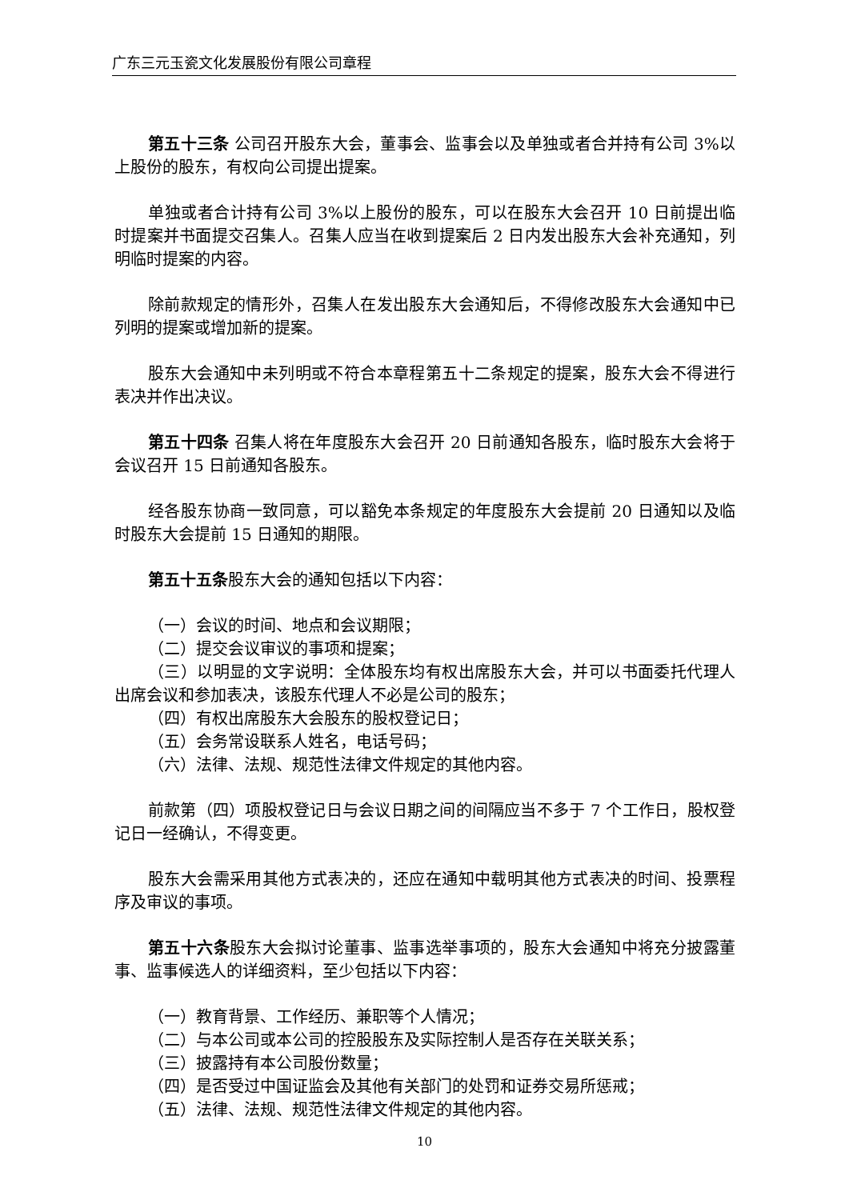广东三元玉瓷文化发展股份有限公司章程
第五十三条 公司召开股东大会，董事会、监事会以及单独或者合并持有公司 3%以上股份的股东，有权向公司提出提案。
单独或者合计持有公司 3%以上股份的股东，可以在股东大会召开 10 日前提出临时提案并书面提交召集人。召集人应当在收到提案后 2 日内发出股东大会补充通知，列明临时提案的内容。
除前款规定的情形外，召集人在发出股东大会通知后，不得修改股东大会通知中已列明的提案或增加新的提案。
股东大会通知中未列明或不符合本章程第五十二条规定的提案，股东大会不得进行表决并作出决议。
第五十四条 召集人将在年度股东大会召开 20 日前通知各股东，临时股东大会将于会议召开 15 日前通知各股东。
经各股东协商一致同意，可以豁免本条规定的年度股东大会提前 20 日通知以及临时股东大会提前 15 日通知的期限。
第五十五条股东大会的通知包括以下内容：
（一）会议的时间、地点和会议期限；
（二）提交会议审议的事项和提案；
（三）以明显的文字说明：全体股东均有权出席股东大会，并可以书面委托代理人出席会议和参加表决，该股东代理人不必是公司的股东；
（四）有权出席股东大会股东的股权登记日；
（五）会务常设联系人姓名，电话号码；
（六）法律、法规、规范性法律文件规定的其他内容。
前款第（四）项股权登记日与会议日期之间的间隔应当不多于 7 个工作日，股权登记日一经确认，不得变更。
股东大会需采用其他方式表决的，还应在通知中载明其他方式表决的时间、投票程序及审议的事项。
第五十六条股东大会拟讨论董事、监事选举事项的，股东大会通知中将充分披露董事、监事候选人的详细资料，至少包括以下内容：
（一）教育背景、工作经历、兼职等个人情况；
（二）与本公司或本公司的控股股东及实际控制人是否存在关联关系；
（三）披露持有本公司股份数量；
（四）是否受过中国证监会及其他有关部门的处罚和证券交易所惩戒；
（五）法律、法规、规范性法律文件规定的其他内容。
10